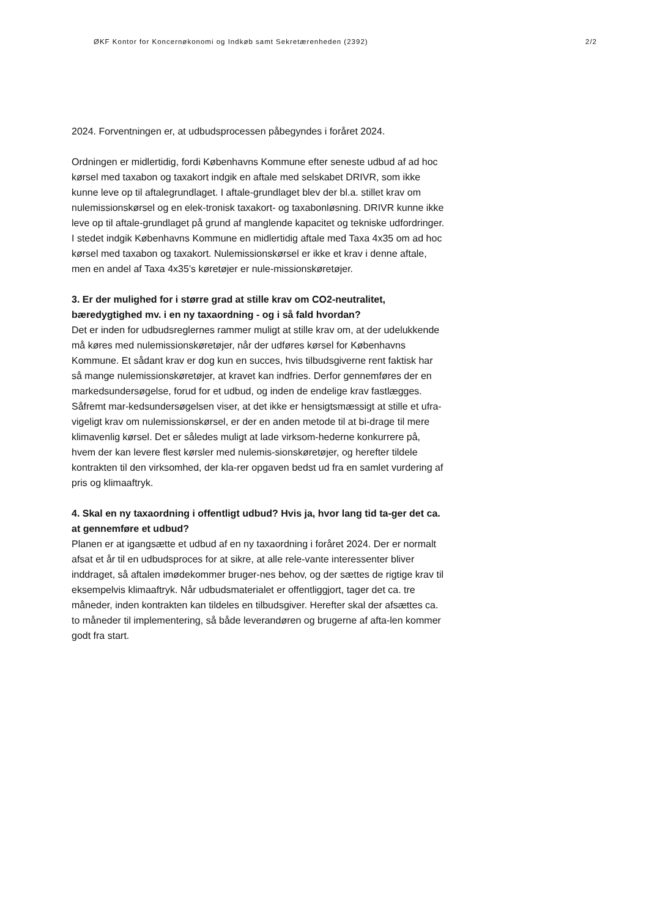ØKF Kontor for Koncernøkonomi og Indkøb samt Sekretærenheden (2392) 2/2
2024. Forventningen er, at udbudsprocessen påbegyndes i foråret 2024.
Ordningen er midlertidig, fordi Københavns Kommune efter seneste udbud af ad hoc kørsel med taxabon og taxakort indgik en aftale med selskabet DRIVR, som ikke kunne leve op til aftalegrundlaget. I aftale-grundlaget blev der bl.a. stillet krav om nulemissionskørsel og en elek-tronisk taxakort- og taxabonløsning. DRIVR kunne ikke leve op til aftale-grundlaget på grund af manglende kapacitet og tekniske udfordringer. I stedet indgik Københavns Kommune en midlertidig aftale med Taxa 4x35 om ad hoc kørsel med taxabon og taxakort. Nulemissionskørsel er ikke et krav i denne aftale, men en andel af Taxa 4x35’s køretøjer er nule-missionskøretøjer.
3. Er der mulighed for i større grad at stille krav om CO2-neutralitet, bæredygtighed mv. i en ny taxaordning - og i så fald hvordan?
Det er inden for udbudsreglernes rammer muligt at stille krav om, at der udelukkende må køres med nulemissionskøretøjer, når der udføres kørsel for Københavns Kommune. Et sådant krav er dog kun en succes, hvis tilbudsgiverne rent faktisk har så mange nulemissionskøretøjer, at kravet kan indfries. Derfor gennemføres der en markedsundersøgelse, forud for et udbud, og inden de endelige krav fastlægges. Såfremt mar-kedsundersøgelsen viser, at det ikke er hensigtsmæssigt at stille et ufra-vigeligt krav om nulemissionskørsel, er der en anden metode til at bi-drage til mere klimavenlig kørsel. Det er således muligt at lade virksom-hederne konkurrere på, hvem der kan levere flest kørsler med nulemis-sionskøretøjer, og herefter tildele kontrakten til den virksomhed, der kla-rer opgaven bedst ud fra en samlet vurdering af pris og klimaaftryk.
4. Skal en ny taxaordning i offentligt udbud? Hvis ja, hvor lang tid ta-ger det ca. at gennemføre et udbud?
Planen er at igangsætte et udbud af en ny taxaordning i foråret 2024. Der er normalt afsat et år til en udbudsproces for at sikre, at alle rele-vante interessenter bliver inddraget, så aftalen imødekommer bruger-nes behov, og der sættes de rigtige krav til eksempelvis klimaaftryk. Når udbudsmaterialet er offentliggjort, tager det ca. tre måneder, inden kontrakten kan tildeles en tilbudsgiver. Herefter skal der afsættes ca. to måneder til implementering, så både leverandøren og brugerne af afta-len kommer godt fra start.